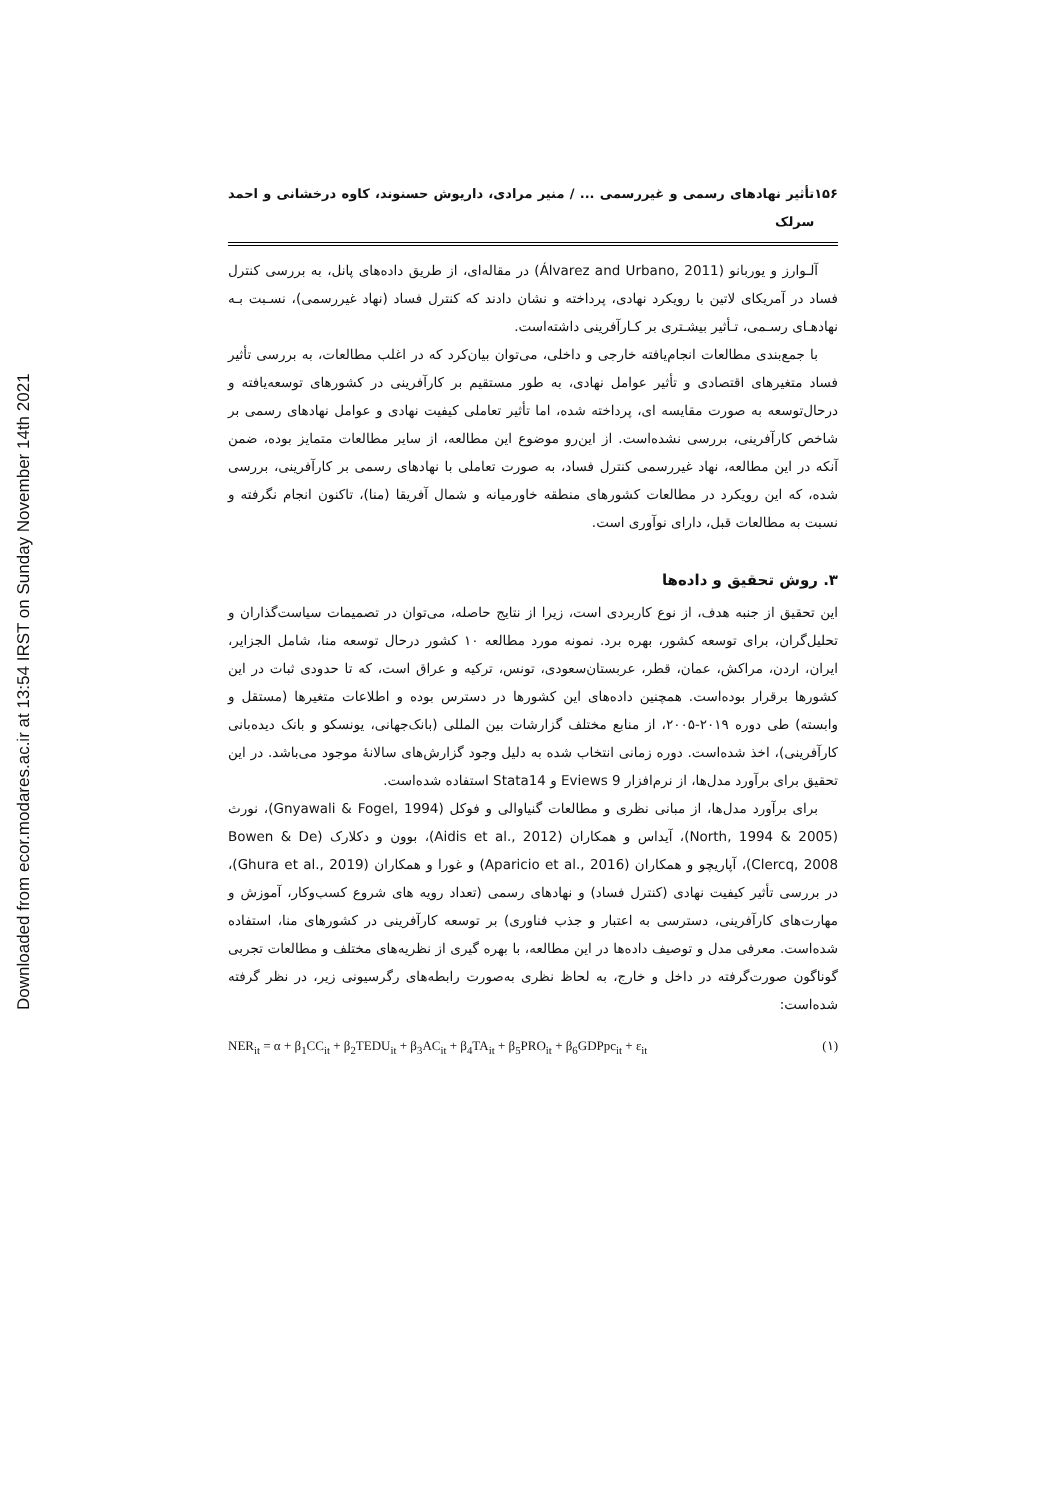Downloaded from ecor.modares.ac.ir at 13:54 IRST on Sunday November 14th 2021
۱۵۶ تأثیر نهادهای رسمی و غیررسمی ... / منیر مرادی، داریوش حسنوند، کاوه درخشانی و احمد سرلک
آلـوارز و یوربانو (Álvarez and Urbano, 2011) در مقاله‌ای، از طریق داده‌های پانل، به بررسی کنترل فساد در آمریکای لاتین با رویکرد نهادی، پرداخته و نشان دادند که کنترل فساد (نهاد غیررسمی)، نسـبت بـه نهادهـای رسـمی، تـأثیر بیشـتری بر کـارآفرینی داشته‌است.
با جمع‌بندی مطالعات انجام‌یافته خارجی و داخلی، می‌توان بیان‌کرد که در اغلب مطالعات، به بررسی تأثیر فساد متغیرهای اقتصادی و تأثیر عوامل نهادی، به طور مستقیم بر کارآفرینی در کشورهای توسعه‌یافته و درحال‌توسعه به صورت مقایسه ای، پرداخته شده، اما تأثیر تعاملی کیفیت نهادی و عوامل نهادهای رسمی بر شاخص کارآفرینی، بررسی نشده‌است. از این‌رو موضوع این مطالعه، از سایر مطالعات متمایز بوده، ضمن آنکه در این مطالعه، نهاد غیررسمی کنترل فساد، به صورت تعاملی با نهادهای رسمی بر کارآفرینی، بررسی شده، که این رویکرد در مطالعات کشورهای منطقه خاورمیانه و شمال آفریقا (منا)، تاکنون انجام نگرفته و نسبت به مطالعات قبل، دارای نوآوری است.
۳. روش تحقیق و داده‌ها
این تحقیق از جنبه هدف، از نوع کاربردی است، زیرا از نتایج حاصله، می‌توان در تصمیمات سیاست‌گذاران و تحلیل‌گران، برای توسعه کشور، بهره برد. نمونه مورد مطالعه ۱۰ کشور درحال توسعه منا، شامل الجزایر، ایران، اردن، مراکش، عمان، قطر، عربستان‌سعودی، تونس، ترکیه و عراق است، که تا حدودی ثبات در این کشورها برقرار بوده‌است. همچنین داده‌های این کشورها در دسترس بوده و اطلاعات متغیرها (مستقل و وابسته) طی دوره ۲۰۱۹-۲۰۰۵، از منابع مختلف گزارشات بین المللی (بانک‌جهانی، یونسکو و بانک دیده‌بانی کارآفرینی)، اخذ شده‌است. دوره زمانی انتخاب شده به دلیل وجود گزارش‌های سالانهٔ موجود می‌باشد. در این تحقیق برای برآورد مدل‌ها، از نرم‌افزار Eviews 9 و Stata14 استفاده شده‌است.
برای برآورد مدل‌ها، از مبانی نظری و مطالعات گنیاوالی و فوکل (Gnyawali & Fogel, 1994)، نورث (North, 1994 & 2005)، آیداس و همکاران (Aidis et al., 2012)، بوون و دکلارک (Bowen & De Clercq, 2008)، آپاریچو و همکاران (Aparicio et al., 2016) و غورا و همکاران (Ghura et al., 2019)، در بررسی تأثیر کیفیت نهادی (کنترل فساد) و نهادهای رسمی (تعداد رویه های شروع کسب‌وکار، آموزش و مهارت‌های کارآفرینی، دسترسی به اعتبار و جذب فناوری) بر توسعه کارآفرینی در کشورهای منا، استفاده شده‌است. معرفی مدل و توصیف داده‌ها در این مطالعه، با بهره گیری از نظریه‌های مختلف و مطالعات تجربی گوناگون صورت‌گرفته در داخل و خارج، به لحاظ نظری به‌صورت رابطه‌های رگرسیونی زیر، در نظر گرفته شده‌است:
NER<sub>it</sub> = α + β<sub>1</sub>CC<sub>it</sub> + β<sub>2</sub>TEDU<sub>it</sub> + β<sub>3</sub>AC<sub>it</sub> + β<sub>4</sub>TA<sub>it</sub> + β<sub>5</sub>PRO<sub>it</sub> + β<sub>6</sub>GDPpc<sub>it</sub> + ε<sub>it</sub> (۱)